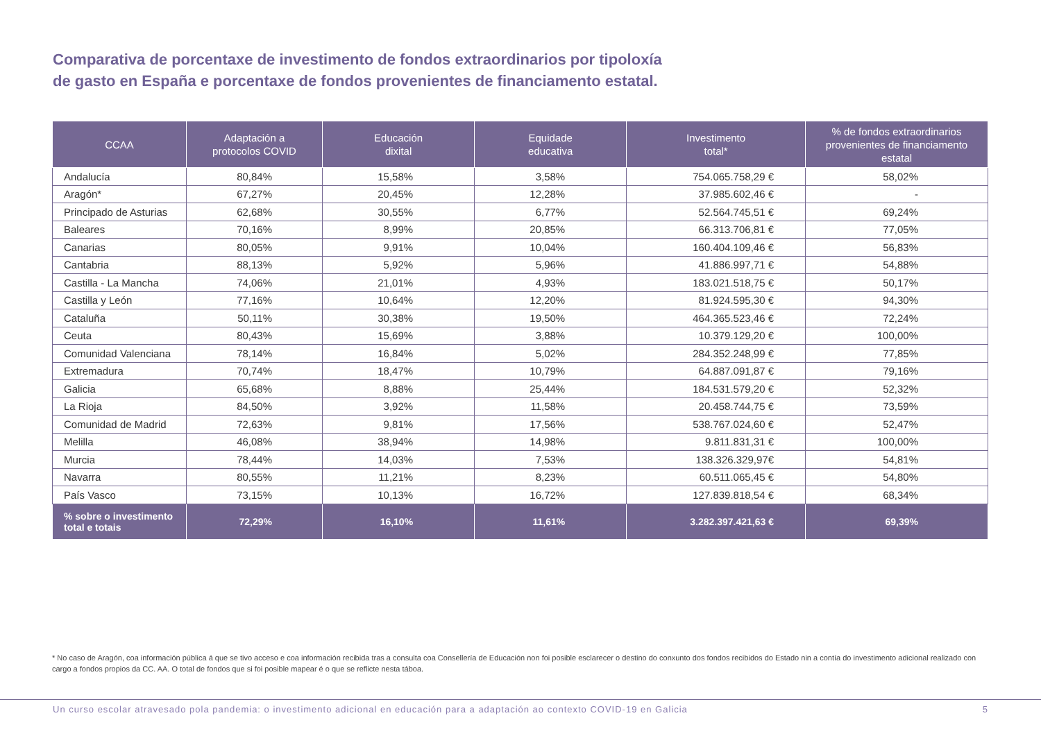Comparativa de porcentaxe de investimento de fondos extraordinarios por tipoloxía
de gasto en España e porcentaxe de fondos provenientes de financiamento estatal.
| CCAA | Adaptación a protocolos COVID | Educación dixital | Equidade educativa | Investimento total* | % de fondos extraordinarios provenientes de financiamento estatal |
| --- | --- | --- | --- | --- | --- |
| Andalucía | 80,84% | 15,58% | 3,58% | 754.065.758,29 € | 58,02% |
| Aragón* | 67,27% | 20,45% | 12,28% | 37.985.602,46 € | - |
| Principado de Asturias | 62,68% | 30,55% | 6,77% | 52.564.745,51 € | 69,24% |
| Baleares | 70,16% | 8,99% | 20,85% | 66.313.706,81 € | 77,05% |
| Canarias | 80,05% | 9,91% | 10,04% | 160.404.109,46 € | 56,83% |
| Cantabria | 88,13% | 5,92% | 5,96% | 41.886.997,71 € | 54,88% |
| Castilla - La Mancha | 74,06% | 21,01% | 4,93% | 183.021.518,75 € | 50,17% |
| Castilla y León | 77,16% | 10,64% | 12,20% | 81.924.595,30 € | 94,30% |
| Cataluña | 50,11% | 30,38% | 19,50% | 464.365.523,46 € | 72,24% |
| Ceuta | 80,43% | 15,69% | 3,88% | 10.379.129,20 € | 100,00% |
| Comunidad Valenciana | 78,14% | 16,84% | 5,02% | 284.352.248,99 € | 77,85% |
| Extremadura | 70,74% | 18,47% | 10,79% | 64.887.091,87 € | 79,16% |
| Galicia | 65,68% | 8,88% | 25,44% | 184.531.579,20 € | 52,32% |
| La Rioja | 84,50% | 3,92% | 11,58% | 20.458.744,75 € | 73,59% |
| Comunidad de Madrid | 72,63% | 9,81% | 17,56% | 538.767.024,60 € | 52,47% |
| Melilla | 46,08% | 38,94% | 14,98% | 9.811.831,31 € | 100,00% |
| Murcia | 78,44% | 14,03% | 7,53% | 138.326.329,97€ | 54,81% |
| Navarra | 80,55% | 11,21% | 8,23% | 60.511.065,45 € | 54,80% |
| País Vasco | 73,15% | 10,13% | 16,72% | 127.839.818,54 € | 68,34% |
| % sobre o investimento total e totais | 72,29% | 16,10% | 11,61% | 3.282.397.421,63 € | 69,39% |
* No caso de Aragón, coa información pública á que se tivo acceso e coa información recibida tras a consulta coa Consellería de Educación non foi posible esclarecer o destino do conxunto dos fondos recibidos do Estado nin a contía do investimento adicional realizado con cargo a fondos propios da CC. AA. O total de fondos que si foi posible mapear é o que se reflicte nesta táboa.
Un curso escolar atravesado pola pandemia: o investimento adicional en educación para a adaptación ao contexto COVID-19 en Galicia 5